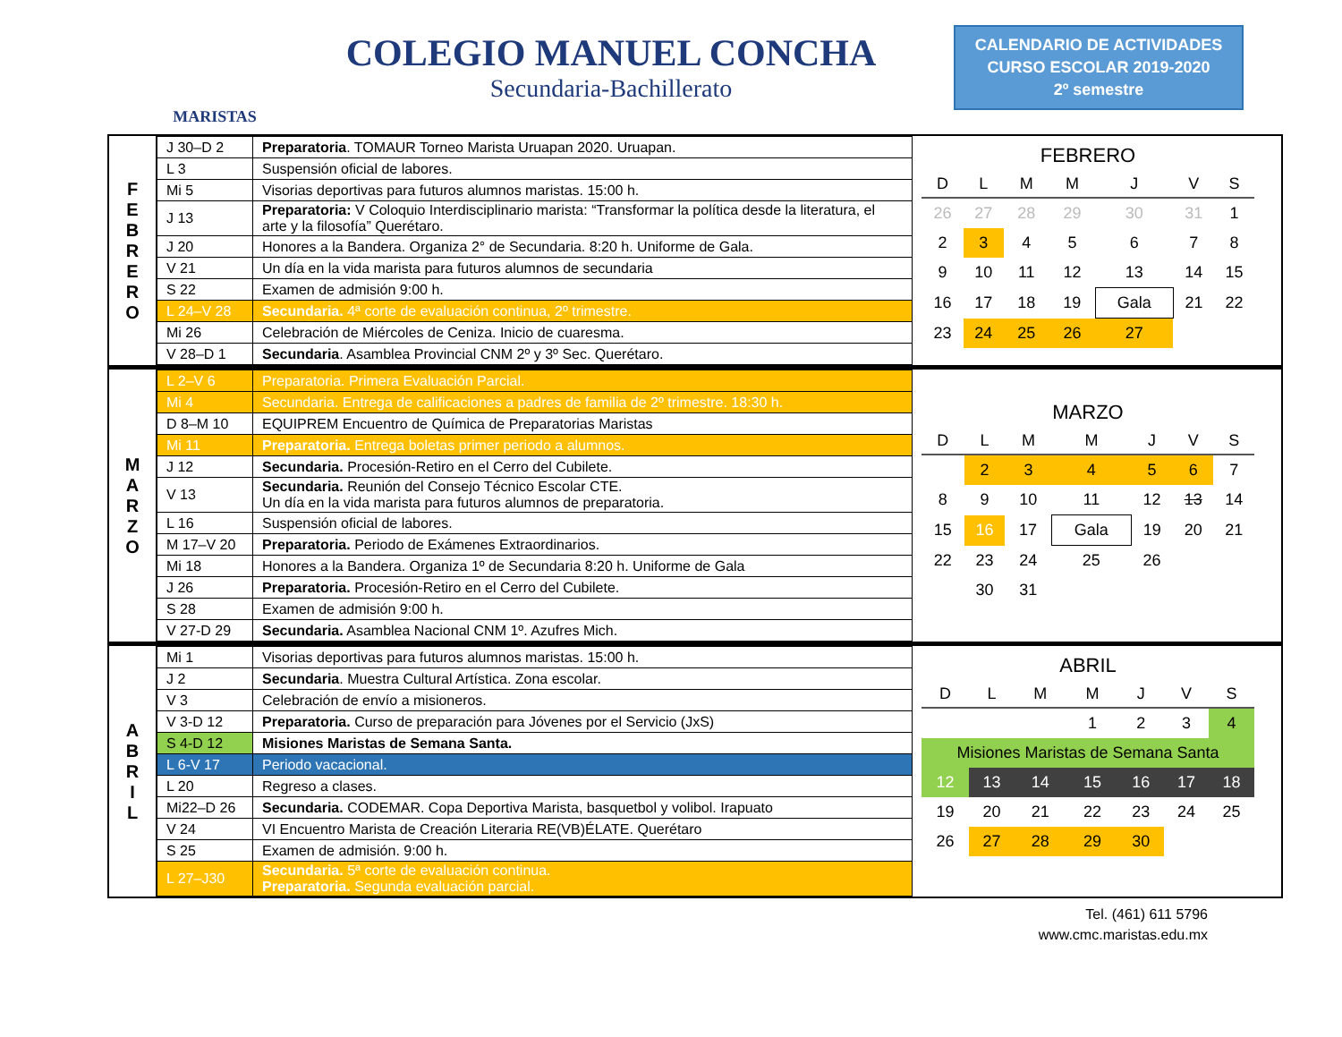MARISTAS
COLEGIO MANUEL CONCHA
Secundaria-Bachillerato
CALENDARIO DE ACTIVIDADES
CURSO ESCOLAR 2019-2020
2º semestre
F
E
B
R
E
R
O
| J 30–D 2 | Preparatoria . TOMAUR Torneo Marista Uruapan 2020. Uruapan. |
| L 3 | Suspensión oficial de labores. |
| Mi 5 | Visorias deportivas para futuros alumnos maristas. 15:00 h. |
| J 13 | Preparatoria: V Coloquio Interdisciplinario marista: “Transformar la política desde la literatura, el arte y la filosofía” Querétaro. |
| J 20 | Honores a la Bandera. Organiza 2° de Secundaria. 8:20 h. Uniforme de Gala. |
| V 21 | Un día en la vida marista para futuros alumnos de secundaria |
| S 22 | Examen de admisión 9:00 h. |
| L 24–V 28 | Secundaria. 4ª corte de evaluación continua, 2º trimestre. |
| Mi 26 | Celebración de Miércoles de Ceniza. Inicio de cuaresma. |
| V 28–D 1 | Secundaria . Asamblea Provincial CNM 2º y 3º Sec. Querétaro. |
FEBRERO
| D | L | M | M | J | V | S |
| --- | --- | --- | --- | --- | --- | --- |
| 26 | 27 | 28 | 29 | 30 | 31 | 1 |
| 2 | 3 | 4 | 5 | 6 | 7 | 8 |
| 9 | 10 | 11 | 12 | 13 | 14 | 15 |
| 16 | 17 | 18 | 19 | Gala | 21 | 22 |
| 23 | 24 | 25 | 26 | 27 | | |
M
A
R
Z
O
| L 2–V 6 | Preparatoria. Primera Evaluación Parcial. |
| Mi 4 | Secundaria. Entrega de calificaciones a padres de familia de 2º trimestre. 18:30 h. |
| D 8–M 10 | EQUIPREM Encuentro de Química de Preparatorias Maristas |
| Mi 11 | Preparatoria. Entrega boletas primer periodo a alumnos. |
| J 12 | Secundaria. Procesión-Retiro en el Cerro del Cubilete. |
| V 13 | Secundaria. Reunión del Consejo Técnico Escolar CTE. Un día en la vida marista para futuros alumnos de preparatoria. |
| L 16 | Suspensión oficial de labores. |
| M 17–V 20 | Preparatoria. Periodo de Exámenes Extraordinarios. |
| Mi 18 | Honores a la Bandera. Organiza 1º de Secundaria 8:20 h. Uniforme de Gala |
| J 26 | Preparatoria. Procesión-Retiro en el Cerro del Cubilete. |
| S 28 | Examen de admisión 9:00 h. |
| V 27-D 29 | Secundaria. Asamblea Nacional CNM 1º. Azufres Mich. |
MARZO
| D | L | M | M | J | V | S |
| --- | --- | --- | --- | --- | --- | --- |
| | 2 | 3 | 4 | 5 | 6 | 7 |
| 8 | 9 | 10 | 11 | 12 | 13 | 14 |
| 15 | 16 | 17 | Gala | 19 | 20 | 21 |
| 22 | 23 | 24 | 25 | 26 | | |
| | 30 | 31 | | | | |
A
B
R
I
L
| Mi 1 | Visorias deportivas para futuros alumnos maristas. 15:00 h. |
| J 2 | Secundaria . Muestra Cultural Artística. Zona escolar. |
| V 3 | Celebración de envío a misioneros. |
| V 3-D 12 | Preparatoria. Curso de preparación para Jóvenes por el Servicio (JxS) |
| S 4-D 12 | Misiones Maristas de Semana Santa. |
| L 6-V 17 | Periodo vacacional. |
| L 20 | Regreso a clases. |
| Mi22–D 26 | Secundaria. CODEMAR. Copa Deportiva Marista, basquetbol y volibol. Irapuato |
| V 24 | VI Encuentro Marista de Creación Literaria RE(VB)ÉLATE. Querétaro |
| S 25 | Examen de admisión. 9:00 h. |
| L 27–J30 | Secundaria. 5ª corte de evaluación continua. Preparatoria. Segunda evaluación parcial. |
ABRIL
| D | L | M | M | J | V | S |
| --- | --- | --- | --- | --- | --- | --- |
| | | | 1 | 2 | 3 | 4 |
| Misiones Maristas de Semana Santa | | | | | | |
| 12 | 13 | 14 | 15 | 16 | 17 | 18 |
| 19 | 20 | 21 | 22 | 23 | 24 | 25 |
| 26 | 27 | 28 | 29 | 30 | | |
Tel. (461) 611 5796
www.cmc.maristas.edu.mx